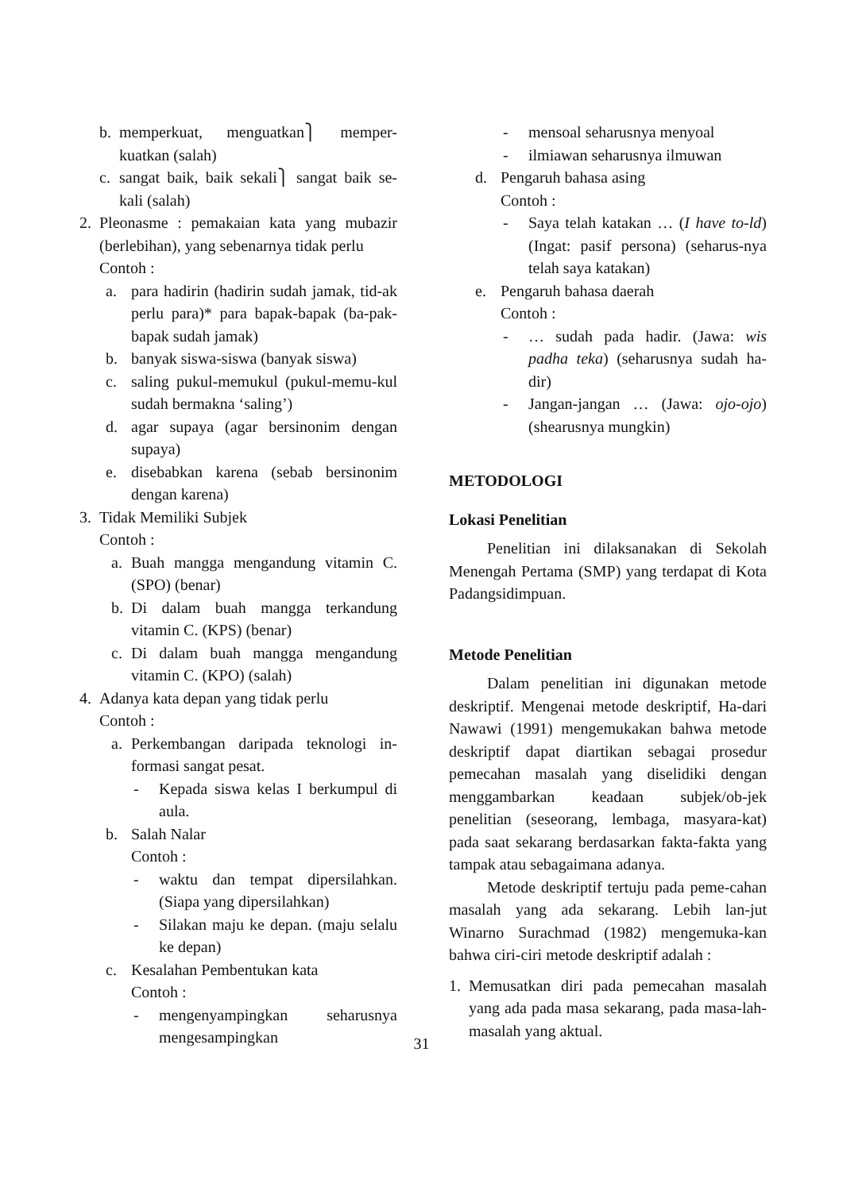b. memperkuat, menguatkan⎫ memper-kuatkan (salah)
c. sangat baik, baik sekali⎫ sangat baik se-kali (salah)
2. Pleonasme : pemakaian kata yang mubazir (berlebihan), yang sebenarnya tidak perlu
Contoh :
a. para hadirin (hadirin sudah jamak, tid-ak perlu para)* para bapak-bapak (ba-pak-bapak sudah jamak)
b. banyak siswa-siswa (banyak siswa)
c. saling pukul-memukul (pukul-memu-kul sudah bermakna ‘saling’)
d. agar supaya (agar bersinonim dengan supaya)
e. disebabkan karena (sebab bersinonim dengan karena)
3. Tidak Memiliki Subjek
Contoh :
a. Buah mangga mengandung vitamin C.(SPO) (benar)
b. Di dalam buah mangga terkandung vitamin C. (KPS) (benar)
c. Di dalam buah mangga mengandung vitamin C. (KPO) (salah)
4. Adanya kata depan yang tidak perlu
Contoh :
a. Perkembangan daripada teknologi in-formasi sangat pesat.
- Kepada siswa kelas I berkumpul di aula.
b. Salah Nalar
Contoh :
- waktu dan tempat dipersilahkan. (Siapa yang dipersilahkan)
- Silakan maju ke depan. (maju selalu ke depan)
c. Kesalahan Pembentukan kata
Contoh :
- mengenyampingkan seharusnya mengesampingkan
- mensoal seharusnya menyoal
- ilmiawan seharusnya ilmuwan
d. Pengaruh bahasa asing
Contoh :
- Saya telah katakan … (I have to-ld) (Ingat: pasif persona) (seharus-nya telah saya katakan)
e. Pengaruh bahasa daerah
Contoh :
- … sudah pada hadir. (Jawa: wis padha teka) (seharusnya sudah ha-dir)
- Jangan-jangan … (Jawa: ojo-ojo) (shearusnya mungkin)
METODOLOGI
Lokasi Penelitian
Penelitian ini dilaksanakan di Sekolah Menengah Pertama (SMP) yang terdapat di Kota Padangsidimpuan.
Metode Penelitian
Dalam penelitian ini digunakan metode deskriptif. Mengenai metode deskriptif, Ha-dari Nawawi (1991) mengemukakan bahwa metode deskriptif dapat diartikan sebagai prosedur pemecahan masalah yang diselidiki dengan menggambarkan keadaan subjek/ob-jek penelitian (seseorang, lembaga, masyara-kat) pada saat sekarang berdasarkan fakta-fakta yang tampak atau sebagaimana adanya.
Metode deskriptif tertuju pada peme-cahan masalah yang ada sekarang. Lebih lan-jut Winarno Surachmad (1982) mengemuka-kan bahwa ciri-ciri metode deskriptif adalah :
1. Memusatkan diri pada pemecahan masalah yang ada pada masa sekarang, pada masa-lah-masalah yang aktual.
31